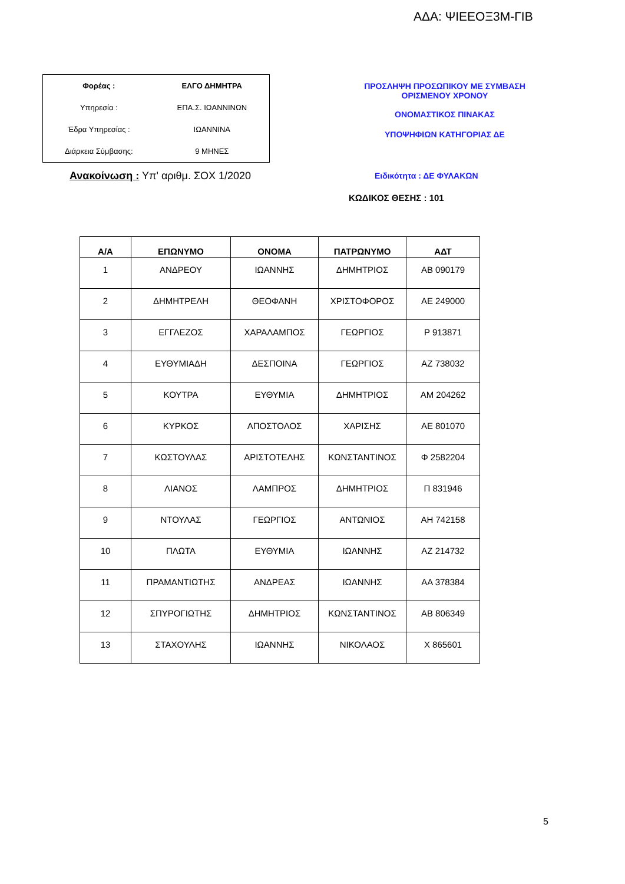ΑΔΑ: ΨΙΕΕΟΞ3Μ-ΓΙΒ
| Φορέας : | ΕΛΓΟ ΔΗΜΗΤΡΑ |
| Υπηρεσία : | ΕΠΑ.Σ. ΙΩΑΝΝΙΝΩΝ |
| Έδρα Υπηρεσίας : | ΙΩΑΝΝΙΝΑ |
| Διάρκεια Σύμβασης: | 9 ΜΗΝΕΣ |
ΠΡΟΣΛΗΨΗ ΠΡΟΣΩΠΙΚΟΥ ΜΕ ΣΥΜΒΑΣΗ
ΟΡΙΣΜΕΝΟΥ ΧΡΟΝΟΥ
ΟΝΟΜΑΣΤΙΚΟΣ ΠΙΝΑΚΑΣ
ΥΠΟΨΗΦΙΩΝ ΚΑΤΗΓΟΡΙΑΣ ΔΕ
Ανακοίνωση : Υπ' αριθμ. ΣΟΧ 1/2020
Ειδικότητα : ΔΕ ΦΥΛΑΚΩΝ
ΚΩΔΙΚΟΣ ΘΕΣΗΣ : 101
| Α/Α | ΕΠΩΝΥΜΟ | ΟΝΟΜΑ | ΠΑΤΡΩΝΥΜΟ | ΑΔΤ |
| --- | --- | --- | --- | --- |
| 1 | ΑΝΔΡΕΟΥ | ΙΩΑΝΝΗΣ | ΔΗΜΗΤΡΙΟΣ | ΑΒ 090179 |
| 2 | ΔΗΜΗΤΡΕΛΗ | ΘΕΟΦΑΝΗ | ΧΡΙΣΤΟΦΟΡΟΣ | ΑΕ 249000 |
| 3 | ΕΓΓΛΕΖΟΣ | ΧΑΡΑΛΑΜΠΟΣ | ΓΕΩΡΓΙΟΣ | Ρ 913871 |
| 4 | ΕΥΘΥΜΙΑΔΗ | ΔΕΣΠΟΙΝΑ | ΓΕΩΡΓΙΟΣ | ΑΖ 738032 |
| 5 | ΚΟΥΤΡΑ | ΕΥΘΥΜΙΑ | ΔΗΜΗΤΡΙΟΣ | ΑΜ 204262 |
| 6 | ΚΥΡΚΟΣ | ΑΠΟΣΤΟΛΟΣ | ΧΑΡΙΣΗΣ | ΑΕ 801070 |
| 7 | ΚΩΣΤΟΥΛΑΣ | ΑΡΙΣΤΟΤΕΛΗΣ | ΚΩΝΣΤΑΝΤΙΝΟΣ | Φ 2582204 |
| 8 | ΛΙΑΝΟΣ | ΛΑΜΠΡΟΣ | ΔΗΜΗΤΡΙΟΣ | Π 831946 |
| 9 | ΝΤΟΥΛΑΣ | ΓΕΩΡΓΙΟΣ | ΑΝΤΩΝΙΟΣ | ΑΗ 742158 |
| 10 | ΠΛΩΤΑ | ΕΥΘΥΜΙΑ | ΙΩΑΝΝΗΣ | ΑΖ 214732 |
| 11 | ΠΡΑΜΑΝΤΙΩΤΗΣ | ΑΝΔΡΕΑΣ | ΙΩΑΝΝΗΣ | ΑΑ 378384 |
| 12 | ΣΠΥΡΟΓΙΩΤΗΣ | ΔΗΜΗΤΡΙΟΣ | ΚΩΝΣΤΑΝΤΙΝΟΣ | ΑΒ 806349 |
| 13 | ΣΤΑΧΟΥΛΗΣ | ΙΩΑΝΝΗΣ | ΝΙΚΟΛΑΟΣ | Χ 865601 |
5